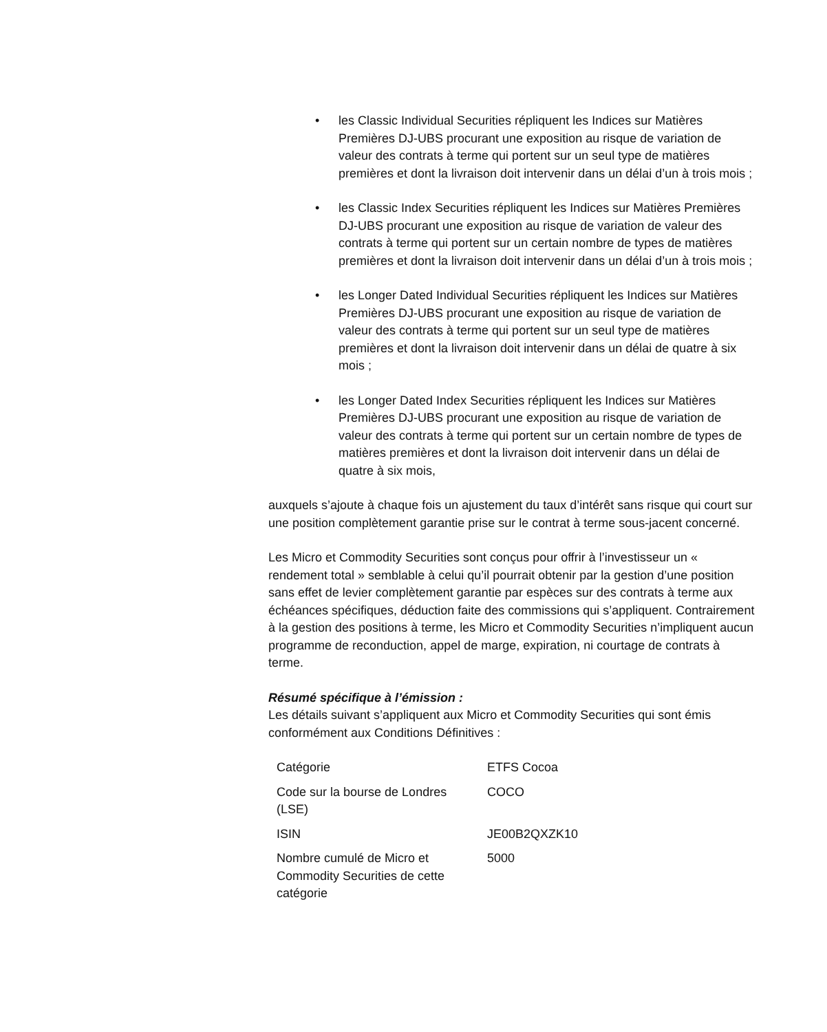• les Classic Individual Securities répliquent les Indices sur Matières Premières DJ-UBS procurant une exposition au risque de variation de valeur des contrats à terme qui portent sur un seul type de matières premières et dont la livraison doit intervenir dans un délai d’un à trois mois ;
• les Classic Index Securities répliquent les Indices sur Matières Premières DJ-UBS procurant une exposition au risque de variation de valeur des contrats à terme qui portent sur un certain nombre de types de matières premières et dont la livraison doit intervenir dans un délai d’un à trois mois ;
• les Longer Dated Individual Securities répliquent les Indices sur Matières Premières DJ-UBS procurant une exposition au risque de variation de valeur des contrats à terme qui portent sur un seul type de matières premières et dont la livraison doit intervenir dans un délai de quatre à six mois ;
• les Longer Dated Index Securities répliquent les Indices sur Matières Premières DJ-UBS procurant une exposition au risque de variation de valeur des contrats à terme qui portent sur un certain nombre de types de matières premières et dont la livraison doit intervenir dans un délai de quatre à six mois,
auxquels s’ajoute à chaque fois un ajustement du taux d’intérêt sans risque qui court sur une position complètement garantie prise sur le contrat à terme sous-jacent concerné.
Les Micro et Commodity Securities sont conçus pour offrir à l’investisseur un « rendement total » semblable à celui qu’il pourrait obtenir par la gestion d’une position sans effet de levier complètement garantie par espèces sur des contrats à terme aux échéances spécifiques, déduction faite des commissions qui s’appliquent. Contrairement à la gestion des positions à terme, les Micro et Commodity Securities n’impliquent aucun programme de reconduction, appel de marge, expiration, ni courtage de contrats à terme.
Résumé spécifique à l’émission :
Les détails suivant s’appliquent aux Micro et Commodity Securities qui sont émis conformément aux Conditions Définitives :
| Catégorie | ETFS Cocoa |
| Code sur la bourse de Londres (LSE) | COCO |
| ISIN | JE00B2QXZK10 |
| Nombre cumulé de Micro et Commodity Securities de cette catégorie | 5000 |